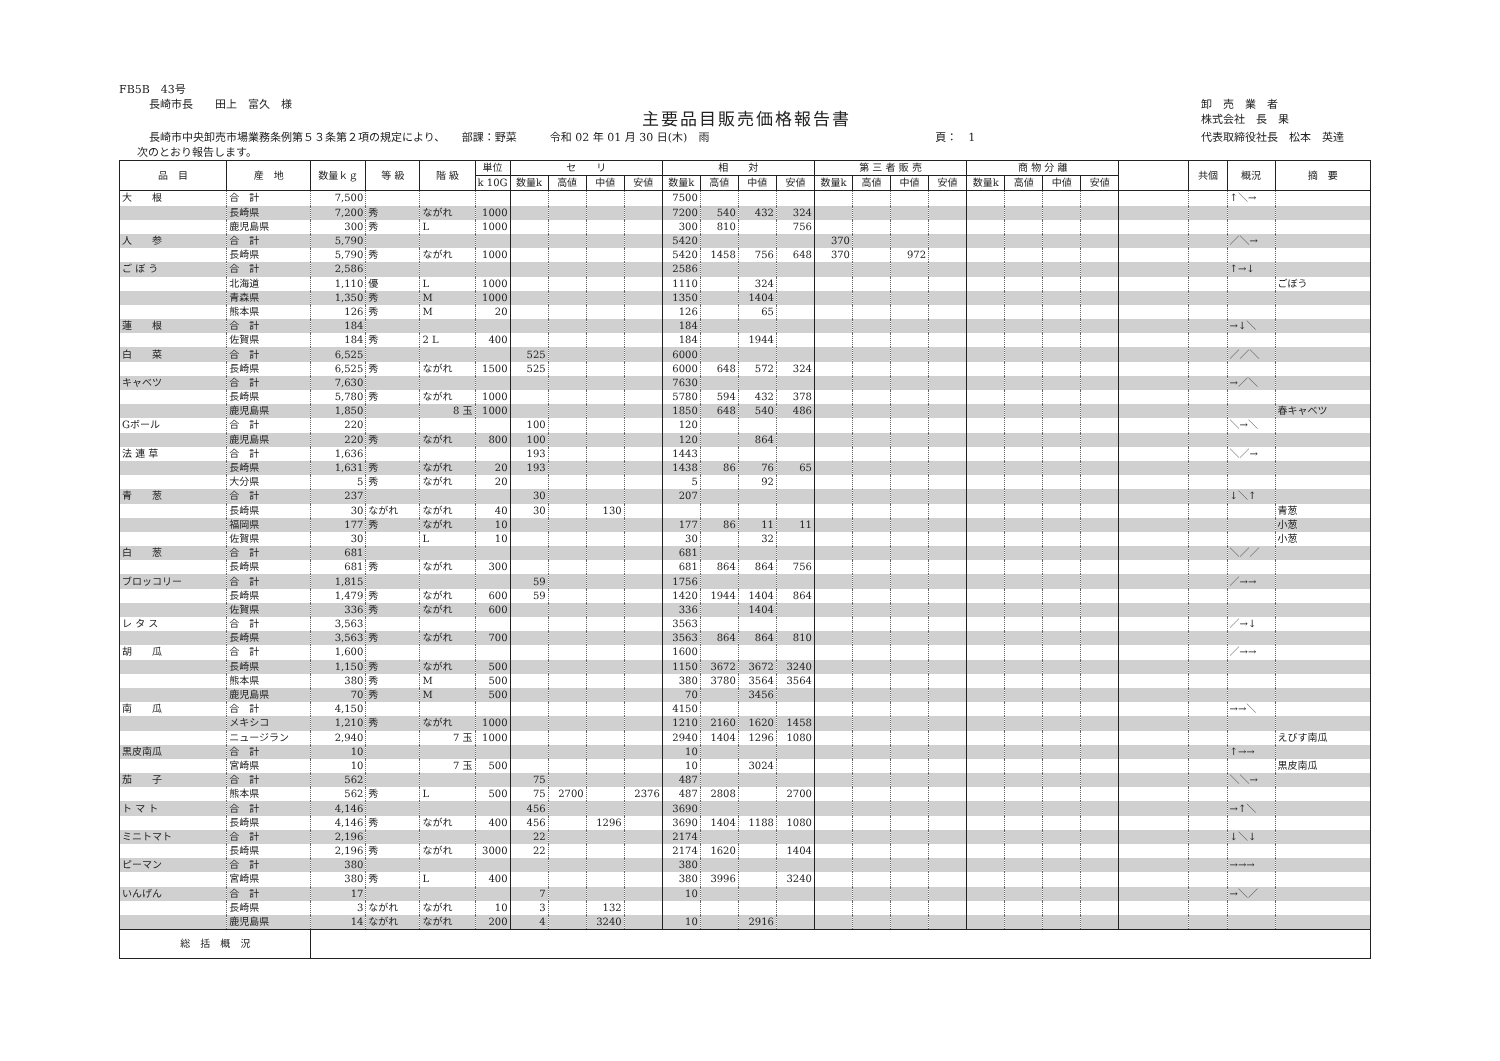FB5B　43号
長崎市長　　田上　富久　様
主要品目販売価格報告書
卸　売　業　者
株式会社　長　果
長崎市中央卸売市場業務条例第５３条第２項の規定により、　　部課：野菜　　　令和 02 年 01 月 30 日(木)　雨
頁：　1 代表取締役社長　松本　英達
次のとおり報告します。
| 品 目 | 産 地 | 数量ｋｇ | 等 級 | 階 級 | 単位 | セ リ | | | | 相 対 | | | | 第 三 者 販 売 | | | | 商 物 分 離 | | | | | 共個 | 概況 | 摘 要 |
| --- | --- | --- | --- | --- | --- | --- | --- | --- | --- | --- | --- | --- | --- | --- | --- | --- | --- | --- | --- | --- | --- | --- | --- | --- | --- |
| | | | | | k 10G | 数量k | 高値 | 中値 | 安値 | 数量k | 高値 | 中値 | 安値 | 数量k | 高値 | 中値 | 安値 | 数量k | 高値 | 中値 | 安値 | | | | |
| 大 根 | 合 計 | 7,500 | | | | | | | | 7500 | | | | | | | | | | | | | | ↑＼→ | |
| | 長崎県 | 7,200 | 秀 | ながれ | 1000 | | | | | 7200 | 540 | 432 | 324 | | | | | | | | | | | | |
| | 鹿児島県 | 300 | 秀 | L | 1000 | | | | | 300 | 810 | | 756 | | | | | | | | | | | | |
| 人 参 | 合 計 | 5,790 | | | | | | | | 5420 | | | | 370 | | | | | | | | | | ／＼→ | |
| | 長崎県 | 5,790 | 秀 | ながれ | 1000 | | | | | 5420 | 1458 | 756 | 648 | 370 | | 972 | | | | | | | | | |
| ご ぼ う | 合 計 | 2,586 | | | | | | | | 2586 | | | | | | | | | | | | | | ↑→↓ | |
| | 北海道 | 1,110 | 優 | L | 1000 | | | | | 1110 | | 324 | | | | | | | | | | | | | ごぼう |
| | 青森県 | 1,350 | 秀 | M | 1000 | | | | | 1350 | | 1404 | | | | | | | | | | | | | |
| | 熊本県 | 126 | 秀 | M | 20 | | | | | 126 | | 65 | | | | | | | | | | | | | |
| 蓮 根 | 合 計 | 184 | | | | | | | | 184 | | | | | | | | | | | | | | →↓＼ | |
| | 佐賀県 | 184 | 秀 | 2 L | 400 | | | | | 184 | | 1944 | | | | | | | | | | | | | |
| 白 菜 | 合 計 | 6,525 | | | | 525 | | | | 6000 | | | | | | | | | | | | | | ／／＼ | |
| | 長崎県 | 6,525 | 秀 | ながれ | 1500 | 525 | | | | 6000 | 648 | 572 | 324 | | | | | | | | | | | | |
| キャベツ | 合 計 | 7,630 | | | | | | | | 7630 | | | | | | | | | | | | | | →／＼ | |
| | 長崎県 | 5,780 | 秀 | ながれ | 1000 | | | | | 5780 | 594 | 432 | 378 | | | | | | | | | | | | |
| | 鹿児島県 | 1,850 | | 8 玉 | 1000 | | | | | 1850 | 648 | 540 | 486 | | | | | | | | | | | | 春キャベツ |
| Gボール | 合 計 | 220 | | | | 100 | | | | 120 | | | | | | | | | | | | | | ＼→＼ | |
| | 鹿児島県 | 220 | 秀 | ながれ | 800 | 100 | | | | 120 | | 864 | | | | | | | | | | | | | |
| 法 連 草 | 合 計 | 1,636 | | | | 193 | | | | 1443 | | | | | | | | | | | | | | ＼／→ | |
| | 長崎県 | 1,631 | 秀 | ながれ | 20 | 193 | | | | 1438 | 86 | 76 | 65 | | | | | | | | | | | | |
| | 大分県 | 5 | 秀 | ながれ | 20 | | | | | 5 | | 92 | | | | | | | | | | | | | |
| 青 葱 | 合 計 | 237 | | | | 30 | | | | 207 | | | | | | | | | | | | | | ↓＼↑ | |
| | 長崎県 | 30 | ながれ | ながれ | 40 | 30 | | 130 | | | | | | | | | | | | | | | | | 青葱 |
| | 福岡県 | 177 | 秀 | ながれ | 10 | | | | | 177 | 86 | 11 | 11 | | | | | | | | | | | | 小葱 |
| | 佐賀県 | 30 | | L | 10 | | | | | 30 | | 32 | | | | | | | | | | | | | 小葱 |
| 白 葱 | 合 計 | 681 | | | | | | | | 681 | | | | | | | | | | | | | | ＼／／ | |
| | 長崎県 | 681 | 秀 | ながれ | 300 | | | | | 681 | 864 | 864 | 756 | | | | | | | | | | | | |
| ブロッコリー | 合 計 | 1,815 | | | | 59 | | | | 1756 | | | | | | | | | | | | | | ／→→ | |
| | 長崎県 | 1,479 | 秀 | ながれ | 600 | 59 | | | | 1420 | 1944 | 1404 | 864 | | | | | | | | | | | | |
| | 佐賀県 | 336 | 秀 | ながれ | 600 | | | | | 336 | | 1404 | | | | | | | | | | | | | |
| レ タ ス | 合 計 | 3,563 | | | | | | | | 3563 | | | | | | | | | | | | | | ／→↓ | |
| | 長崎県 | 3,563 | 秀 | ながれ | 700 | | | | | 3563 | 864 | 864 | 810 | | | | | | | | | | | | |
| 胡 瓜 | 合 計 | 1,600 | | | | | | | | 1600 | | | | | | | | | | | | | | ／→→ | |
| | 長崎県 | 1,150 | 秀 | ながれ | 500 | | | | | 1150 | 3672 | 3672 | 3240 | | | | | | | | | | | | |
| | 熊本県 | 380 | 秀 | M | 500 | | | | | 380 | 3780 | 3564 | 3564 | | | | | | | | | | | | |
| | 鹿児島県 | 70 | 秀 | M | 500 | | | | | 70 | | 3456 | | | | | | | | | | | | | |
| 南 瓜 | 合 計 | 4,150 | | | | | | | | 4150 | | | | | | | | | | | | | | →→＼ | |
| | メキシコ | 1,210 | 秀 | ながれ | 1000 | | | | | 1210 | 2160 | 1620 | 1458 | | | | | | | | | | | | |
| | ニュージラン | 2,940 | | 7 玉 | 1000 | | | | | 2940 | 1404 | 1296 | 1080 | | | | | | | | | | | | えびす南瓜 |
| 黒皮南瓜 | 合 計 | 10 | | | | | | | | 10 | | | | | | | | | | | | | | ↑→→ | |
| | 宮崎県 | 10 | | 7 玉 | 500 | | | | | 10 | | 3024 | | | | | | | | | | | | | 黒皮南瓜 |
| 茄 子 | 合 計 | 562 | | | | 75 | | | | 487 | | | | | | | | | | | | | | ＼＼→ | |
| | 熊本県 | 562 | 秀 | L | 500 | 75 | 2700 | | 2376 | 487 | 2808 | | 2700 | | | | | | | | | | | | |
| ト マ ト | 合 計 | 4,146 | | | | 456 | | | | 3690 | | | | | | | | | | | | | | →↑＼ | |
| | 長崎県 | 4,146 | 秀 | ながれ | 400 | 456 | | 1296 | | 3690 | 1404 | 1188 | 1080 | | | | | | | | | | | | |
| ミニトマト | 合 計 | 2,196 | | | | 22 | | | | 2174 | | | | | | | | | | | | | | ↓＼↓ | |
| | 長崎県 | 2,196 | 秀 | ながれ | 3000 | 22 | | | | 2174 | 1620 | | 1404 | | | | | | | | | | | | |
| ピーマン | 合 計 | 380 | | | | | | | | 380 | | | | | | | | | | | | | | →→→ | |
| | 宮崎県 | 380 | 秀 | L | 400 | | | | | 380 | 3996 | | 3240 | | | | | | | | | | | | |
| いんげん | 合 計 | 17 | | | | 7 | | | | 10 | | | | | | | | | | | | | | →＼／ | |
| | 長崎県 | 3 | ながれ | ながれ | 10 | 3 | | 132 | | | | | | | | | | | | | | | | | |
| | 鹿児島県 | 14 | ながれ | ながれ | 200 | 4 | | 3240 | | 10 | | 2916 | | | | | | | | | | | | | |
| 総 括 概 況 | | | | | | | | | | | | | | | | | | | | | | | | | |